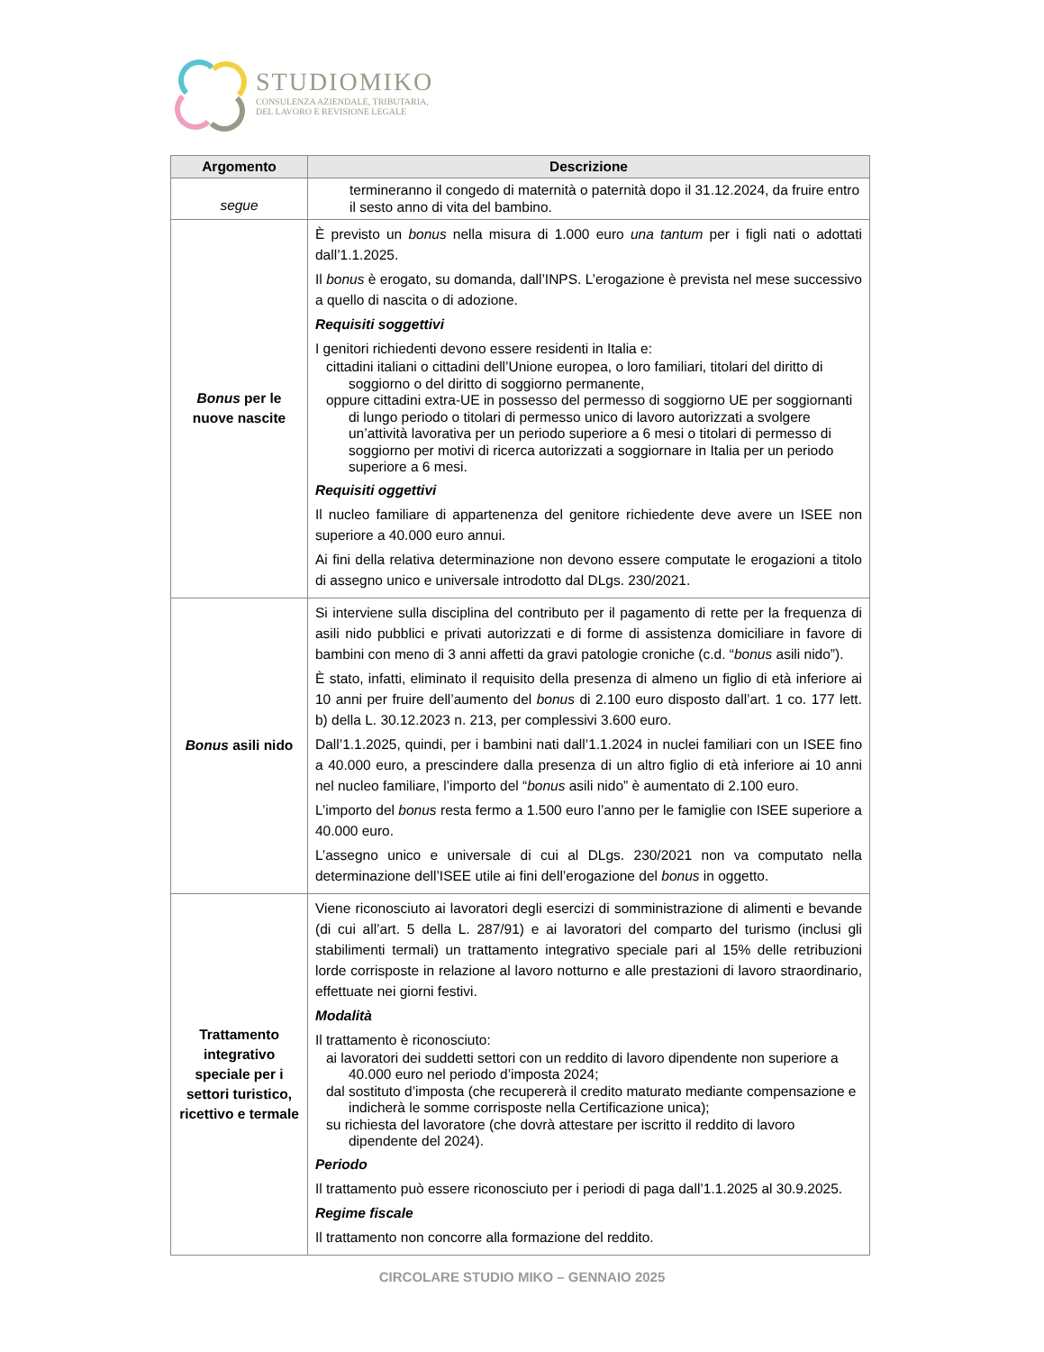STUDIOMIKO
CONSULENZA AZIENDALE, TRIBUTARIA,
DEL LAVORO E REVISIONE LEGALE
| Argomento | Descrizione |
| --- | --- |
| segue | termineranno il congedo di maternità o paternità dopo il 31.12.2024, da fruire entro il sesto anno di vita del bambino. |
| Bonus per le nuove nascite | È previsto un bonus nella misura di 1.000 euro una tantum per i figli nati o adottati dall’1.1.2025. Il bonus è erogato, su domanda, dall’INPS. L’erogazione è prevista nel mese successivo a quello di nascita o di adozione. Requisiti soggettivi I genitori richiedenti devono essere residenti in Italia e: cittadini italiani o cittadini dell’Unione europea, o loro familiari, titolari del diritto di soggiorno o del diritto di soggiorno permanente, oppure cittadini extra-UE in possesso del permesso di soggiorno UE per soggiornanti di lungo periodo o titolari di permesso unico di lavoro autorizzati a svolgere un’attività lavorativa per un periodo superiore a 6 mesi o titolari di permesso di soggiorno per motivi di ricerca autorizzati a soggiornare in Italia per un periodo superiore a 6 mesi. Requisiti oggettivi Il nucleo familiare di appartenenza del genitore richiedente deve avere un ISEE non superiore a 40.000 euro annui. Ai fini della relativa determinazione non devono essere computate le erogazioni a titolo di assegno unico e universale introdotto dal DLgs. 230/2021. |
| Bonus asili nido | Si interviene sulla disciplina del contributo per il pagamento di rette per la frequenza di asili nido pubblici e privati autorizzati e di forme di assistenza domiciliare in favore di bambini con meno di 3 anni affetti da gravi patologie croniche (c.d. “ bonus asili nido”). È stato, infatti, eliminato il requisito della presenza di almeno un figlio di età inferiore ai 10 anni per fruire dell’aumento del bonus di 2.100 euro disposto dall’art. 1 co. 177 lett. b) della L. 30.12.2023 n. 213, per complessivi 3.600 euro. Dall’1.1.2025, quindi, per i bambini nati dall’1.1.2024 in nuclei familiari con un ISEE fino a 40.000 euro, a prescindere dalla presenza di un altro figlio di età inferiore ai 10 anni nel nucleo familiare, l’importo del “ bonus asili nido” è aumentato di 2.100 euro. L’importo del bonus resta fermo a 1.500 euro l’anno per le famiglie con ISEE superiore a 40.000 euro. L’assegno unico e universale di cui al DLgs. 230/2021 non va computato nella determinazione dell’ISEE utile ai fini dell’erogazione del bonus in oggetto. |
| Trattamento integrativo speciale per i settori turistico, ricettivo e termale | Viene riconosciuto ai lavoratori degli esercizi di somministrazione di alimenti e bevande (di cui all’art. 5 della L. 287/91) e ai lavoratori del comparto del turismo (inclusi gli stabilimenti termali) un trattamento integrativo speciale pari al 15% delle retribuzioni lorde corrisposte in relazione al lavoro notturno e alle prestazioni di lavoro straordinario, effettuate nei giorni festivi. Modalità Il trattamento è riconosciuto: ai lavoratori dei suddetti settori con un reddito di lavoro dipendente non superiore a 40.000 euro nel periodo d’imposta 2024; dal sostituto d’imposta (che recupererà il credito maturato mediante compensazione e indicherà le somme corrisposte nella Certificazione unica); su richiesta del lavoratore (che dovrà attestare per iscritto il reddito di lavoro dipendente del 2024). Periodo Il trattamento può essere riconosciuto per i periodi di paga dall’1.1.2025 al 30.9.2025. Regime fiscale Il trattamento non concorre alla formazione del reddito. |
CIRCOLARE STUDIO MIKO – GENNAIO 2025